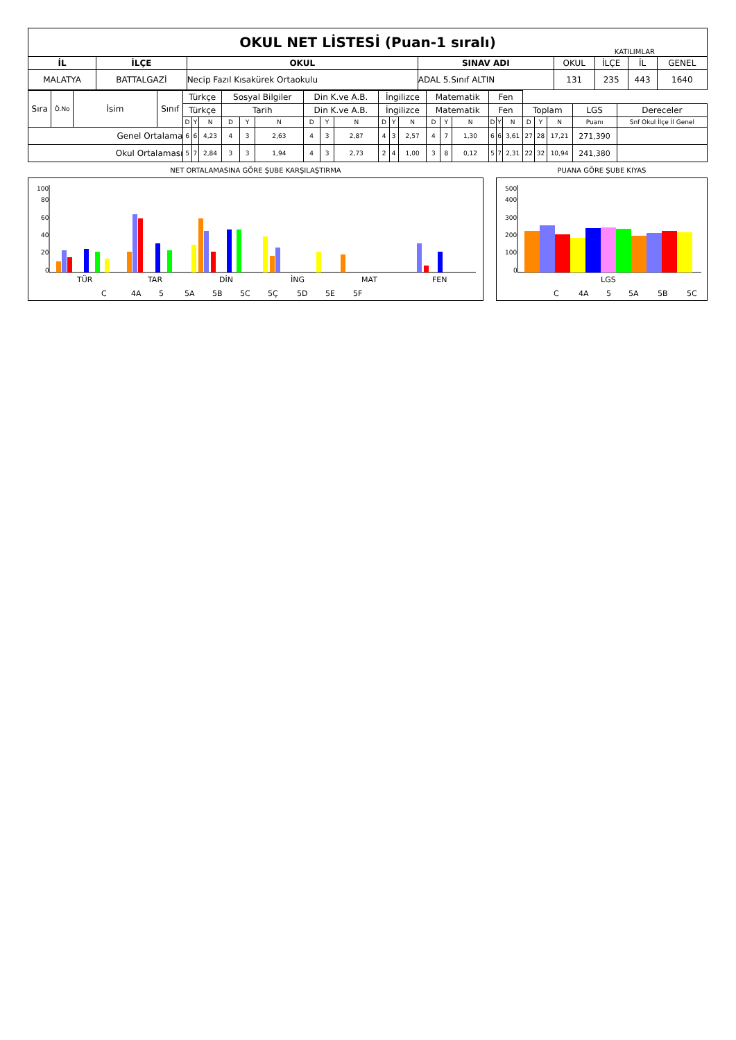OKUL NET LİSTESİ (Puan-1 sıralı) KATILIMLAR
| İL | İLÇE | OKUL | SINAV ADI | OKUL | İLÇE | İL | GENEL |
| --- | --- | --- | --- | --- | --- | --- | --- |
| MALATYA | BATTALGAZİ | Necip Fazıl Kısakürek Ortaokulu | ADAL 5.Sınıf ALTIN | 131 | 235 | 443 | 1640 |
| Sıra | Ö.No | İsim | Sınıf | Türkçe | | | Sosyal Bilgiler | | | Din K.ve A.B. | | | İngilizce | | | Matematik | | | Fen | | | | | | | |
| | | | | Türkçe | | | Tarih | | | Din K.ve A.B. | | | İngilizce | | | Matematik | | | Fen | | | Toplam | | | LGS | Dereceler |
| | | | | D | Y | N | D | Y | N | D | Y | N | D | Y | N | D | Y | N | D | Y | N | D | Y | N | Puanı | Snf Okul İlçe İl Genel |
| Genel Ortalama | | | | 6 | 6 | 4,23 | 4 | 3 | 2,63 | 4 | 3 | 2,87 | 4 | 3 | 2,57 | 4 | 7 | 1,30 | 6 | 6 | 3,61 | 27 | 28 | 17,21 | 271,390 | |
| Okul Ortalaması | | | | 5 | 7 | 2,84 | 3 | 3 | 1,94 | 4 | 3 | 2,73 | 2 | 4 | 1,00 | 3 | 8 | 0,12 | 5 | 7 | 2,31 | 22 | 32 | 10,94 | 241,380 | |
NET ORTALAMASINA GÖRE ŞUBE KARŞILAŞTIRMA
100
80
60
40
20
0
TÜR
TAR
DİN
İNG
MAT
FEN
C
4A
5
5A
5B
5C
5Ç
5D
5E
5F
PUANA GÖRE ŞUBE KIYAS
500
400
300
200
100
0
LGS
C
4A
5
5A
5B
5C